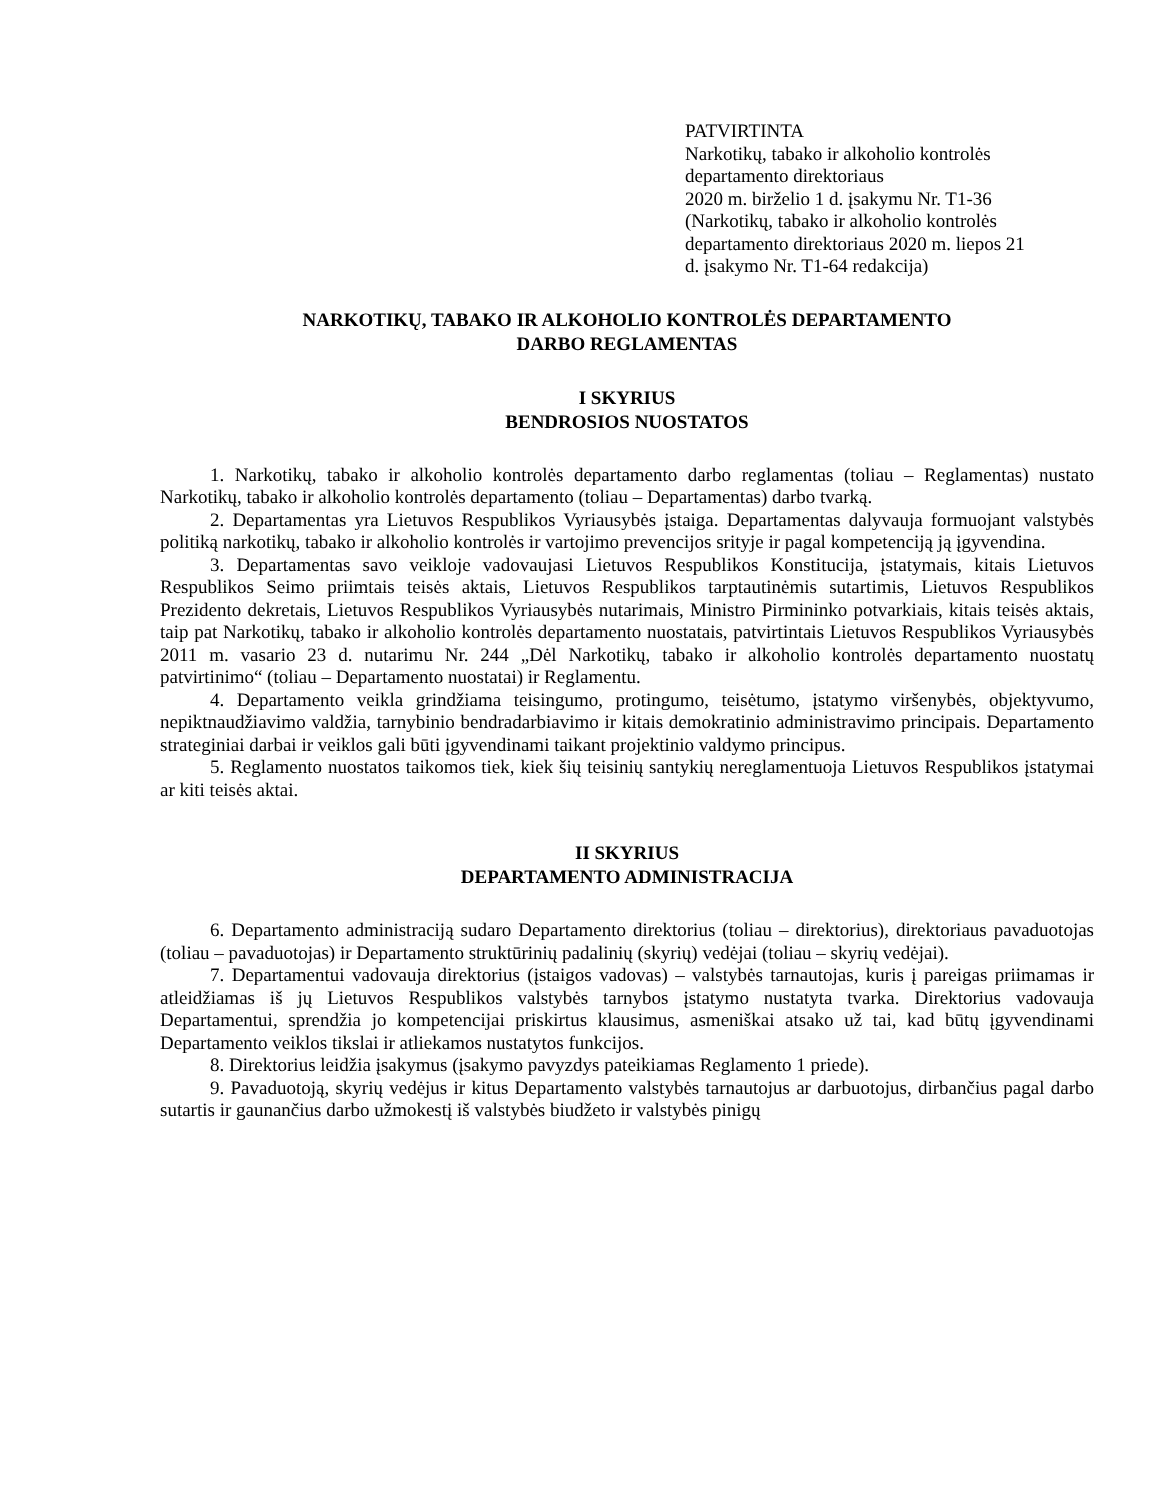PATVIRTINTA
Narkotikų, tabako ir alkoholio kontrolės
departamento direktoriaus
2020 m. birželio 1 d. įsakymu Nr. T1-36
(Narkotikų, tabako ir alkoholio kontrolės
departamento direktoriaus 2020 m. liepos 21
d. įsakymo Nr. T1-64 redakcija)
NARKOTIKŲ, TABAKO IR ALKOHOLIO KONTROLĖS DEPARTAMENTO
DARBO REGLAMENTAS
I SKYRIUS
BENDROSIOS NUOSTATOS
1. Narkotikų, tabako ir alkoholio kontrolės departamento darbo reglamentas (toliau – Reglamentas) nustato Narkotikų, tabako ir alkoholio kontrolės departamento (toliau – Departamentas) darbo tvarką.
2. Departamentas yra Lietuvos Respublikos Vyriausybės įstaiga. Departamentas dalyvauja formuojant valstybės politiką narkotikų, tabako ir alkoholio kontrolės ir vartojimo prevencijos srityje ir pagal kompetenciją ją įgyvendina.
3. Departamentas savo veikloje vadovaujasi Lietuvos Respublikos Konstitucija, įstatymais, kitais Lietuvos Respublikos Seimo priimtais teisės aktais, Lietuvos Respublikos tarptautinėmis sutartimis, Lietuvos Respublikos Prezidento dekretais, Lietuvos Respublikos Vyriausybės nutarimais, Ministro Pirmininko potvarkiais, kitais teisės aktais, taip pat Narkotikų, tabako ir alkoholio kontrolės departamento nuostatais, patvirtintais Lietuvos Respublikos Vyriausybės 2011 m. vasario 23 d. nutarimu Nr. 244 „Dėl Narkotikų, tabako ir alkoholio kontrolės departamento nuostatų patvirtinimo“ (toliau – Departamento nuostatai) ir Reglamentu.
4. Departamento veikla grindžiama teisingumo, protingumo, teisėtumo, įstatymo viršenybės, objektyvumo, nepiktnaudžiavimo valdžia, tarnybinio bendradarbiavimo ir kitais demokratinio administravimo principais. Departamento strateginiai darbai ir veiklos gali būti įgyvendinami taikant projektinio valdymo principus.
5. Reglamento nuostatos taikomos tiek, kiek šių teisinių santykių nereglamentuoja Lietuvos Respublikos įstatymai ar kiti teisės aktai.
II SKYRIUS
DEPARTAMENTO ADMINISTRACIJA
6. Departamento administraciją sudaro Departamento direktorius (toliau – direktorius), direktoriaus pavaduotojas (toliau – pavaduotojas) ir Departamento struktūrinių padalinių (skyrių) vedėjai (toliau – skyrių vedėjai).
7. Departamentui vadovauja direktorius (įstaigos vadovas) – valstybės tarnautojas, kuris į pareigas priimamas ir atleidžiamas iš jų Lietuvos Respublikos valstybės tarnybos įstatymo nustatyta tvarka. Direktorius vadovauja Departamentui, sprendžia jo kompetencijai priskirtus klausimus, asmeniškai atsako už tai, kad būtų įgyvendinami Departamento veiklos tikslai ir atliekamos nustatytos funkcijos.
8. Direktorius leidžia įsakymus (įsakymo pavyzdys pateikiamas Reglamento 1 priede).
9. Pavaduotoją, skyrių vedėjus ir kitus Departamento valstybės tarnautojus ar darbuotojus, dirbančius pagal darbo sutartis ir gaunančius darbo užmokestį iš valstybės biudžeto ir valstybės pinigų